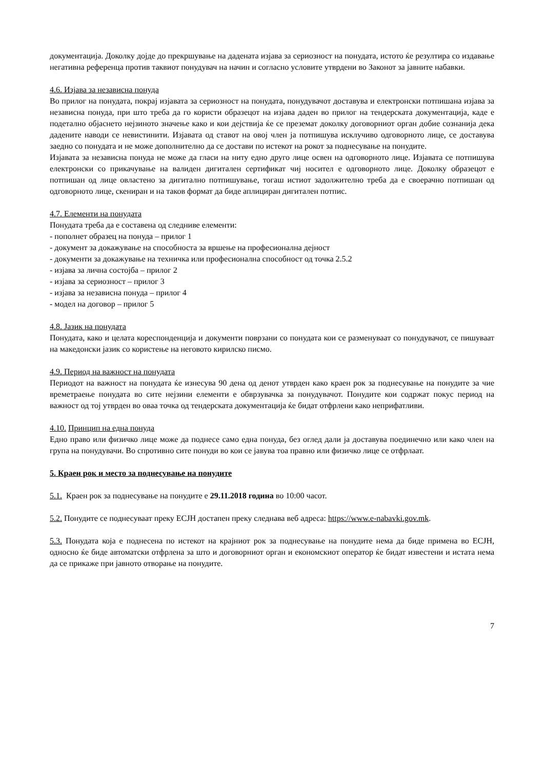документација. Доколку дојде до прекршување на дадената изјава за сериозност на понудата, истото ќе резултира со издавање негативна референца против таквиот понудувач на начин и согласно условите утврдени во Законот за јавните набавки.
4.6. Изјава за независна понуда
Во прилог на понудата, покрај изјавата за сериозност на понудата, понудувачот доставува и електронски потпишана изјава за независна понуда, при што треба да го користи образецот на изјава даден во прилог на тендерската документација, каде е подетално објаснето нејзиното значење како и кои дејствија ќе се преземат доколку договорниот орган добие сознанија дека дадените наводи се невистинити. Изјавата од ставот на овој член ја потпишува исклучиво одговорното лице, се доставува заедно со понудата и не може дополнително да се достави по истекот на рокот за поднесување на понудите.
Изјавата за независна понуда не може да гласи на ниту едно друго лице освен на одговорното лице. Изјавата се потпишува електронски со прикачување на валиден дигитален сертификат чиј носител е одговорното лице. Доколку образецот е потпишан од лице овластено за дигитално потпишување, тогаш истиот задолжително треба да е своерачно потпишан од одговорното лице, скениран и на таков формат да биде аплициран дигитален потпис.
4.7. Елементи на понудата
Понудата треба да е составена од следниве елементи:
- пополнет образец на понуда – прилог 1
- документ за докажување на способноста за вршење на професионална дејност
- документи за докажување на техничка или професионална способност од точка 2.5.2
- изјава за лична состојба – прилог 2
- изјава за сериозност – прилог 3
- изјава за независна понуда – прилог 4
- модел на договор – прилог 5
4.8. Јазик на понудата
Понудата, како и целата кореспонденција и документи поврзани со понудата кои се разменуваат со понудувачот, се пишуваат на македонски јазик со користење на неговото кирилско писмо.
4.9. Период на важност на понудата
Периодот на важност на понудата ќе изнесува 90 дена од денот утврден како краен рок за поднесување на понудите за чие времетраење понудата во сите нејзини елементи е обврзувачка за понудувачот. Понудите кои содржат покус период на важност од тој утврден во оваа точка од тендерската документација ќе бидат отфрлени како неприфатливи.
4.10. Принцип на една понуда
Едно право или физичко лице може да поднесе само една понуда, без оглед дали ја доставува поединечно или како член на група на понудувачи. Во спротивно сите понуди во кои се јавува тоа правно или физичко лице се отфрлаат.
5. Краен рок и место за поднесување на понудите
5.1. Краен рок за поднесување на понудите е 29.11.2018 година во 10:00 часот.
5.2. Понудите се поднесуваат преку ЕСЈН достапен преку следнава веб адреса: https://www.e-nabavki.gov.mk.
5.3. Понудата која е поднесена по истекот на крајниот рок за поднесување на понудите нема да биде примена во ЕСЈН, односно ќе биде автоматски отфрлена за што и договорниот орган и економскиот оператор ќе бидат известени и истата нема да се прикаже при јавното отворање на понудите.
7